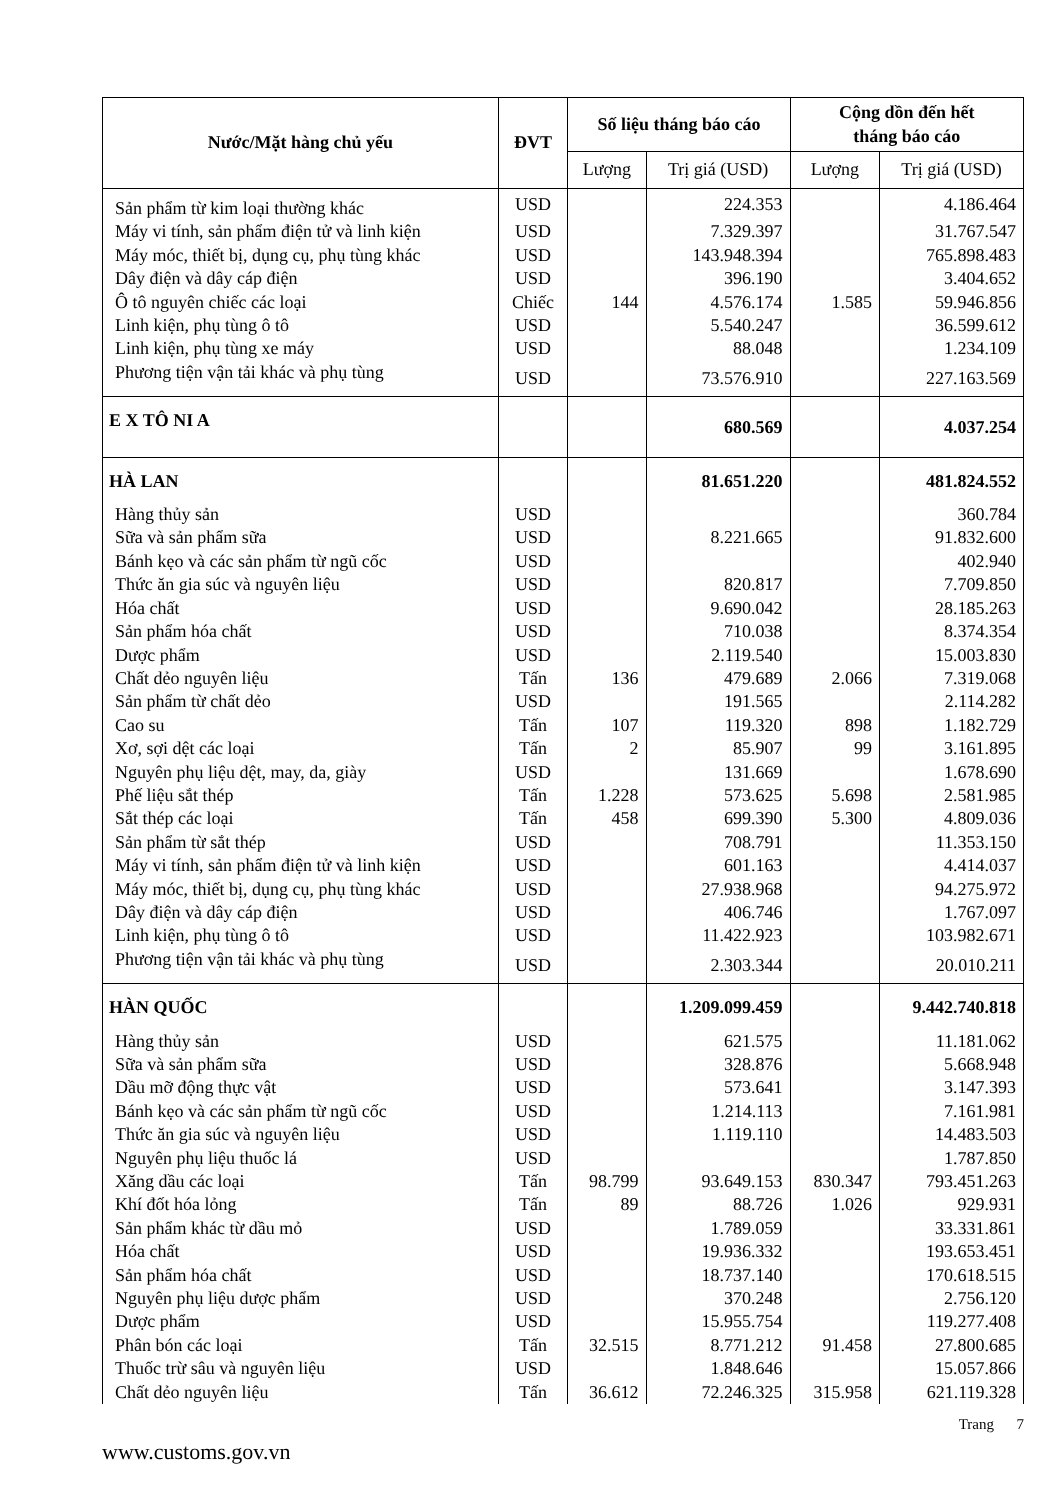| Nước/Mặt hàng chủ yếu | ĐVT | Số liệu tháng báo cáo | | Cộng dồn đến hết tháng báo cáo | |
| --- | --- | --- | --- | --- | --- |
| | | Lượng | Trị giá (USD) | Lượng | Trị giá (USD) |
| Sản phẩm từ kim loại thường khác | USD | | 224.353 | | 4.186.464 |
| Máy vi tính, sản phẩm điện tử và linh kiện | USD | | 7.329.397 | | 31.767.547 |
| Máy móc, thiết bị, dụng cụ, phụ tùng khác | USD | | 143.948.394 | | 765.898.483 |
| Dây điện và dây cáp điện | USD | | 396.190 | | 3.404.652 |
| Ô tô nguyên chiếc các loại | Chiếc | 144 | 4.576.174 | 1.585 | 59.946.856 |
| Linh kiện, phụ tùng ô tô | USD | | 5.540.247 | | 36.599.612 |
| Linh kiện, phụ tùng xe máy | USD | | 88.048 | | 1.234.109 |
| Phương tiện vận tải khác và phụ tùng | USD | | 73.576.910 | | 227.163.569 |
| E X TÔ NI A | | | 680.569 | | 4.037.254 |
| HÀ LAN | | | 81.651.220 | | 481.824.552 |
| Hàng thủy sản | USD | | | | 360.784 |
| Sữa và sản phẩm sữa | USD | | 8.221.665 | | 91.832.600 |
| Bánh kẹo và các sản phẩm từ ngũ cốc | USD | | | | 402.940 |
| Thức ăn gia súc và nguyên liệu | USD | | 820.817 | | 7.709.850 |
| Hóa chất | USD | | 9.690.042 | | 28.185.263 |
| Sản phẩm hóa chất | USD | | 710.038 | | 8.374.354 |
| Dược phẩm | USD | | 2.119.540 | | 15.003.830 |
| Chất dẻo nguyên liệu | Tấn | 136 | 479.689 | 2.066 | 7.319.068 |
| Sản phẩm từ chất dẻo | USD | | 191.565 | | 2.114.282 |
| Cao su | Tấn | 107 | 119.320 | 898 | 1.182.729 |
| Xơ, sợi dệt các loại | Tấn | 2 | 85.907 | 99 | 3.161.895 |
| Nguyên phụ liệu dệt, may, da, giày | USD | | 131.669 | | 1.678.690 |
| Phế liệu sắt thép | Tấn | 1.228 | 573.625 | 5.698 | 2.581.985 |
| Sắt thép các loại | Tấn | 458 | 699.390 | 5.300 | 4.809.036 |
| Sản phẩm từ sắt thép | USD | | 708.791 | | 11.353.150 |
| Máy vi tính, sản phẩm điện tử và linh kiện | USD | | 601.163 | | 4.414.037 |
| Máy móc, thiết bị, dụng cụ, phụ tùng khác | USD | | 27.938.968 | | 94.275.972 |
| Dây điện và dây cáp điện | USD | | 406.746 | | 1.767.097 |
| Linh kiện, phụ tùng ô tô | USD | | 11.422.923 | | 103.982.671 |
| Phương tiện vận tải khác và phụ tùng | USD | | 2.303.344 | | 20.010.211 |
| HÀN QUỐC | | | 1.209.099.459 | | 9.442.740.818 |
| Hàng thủy sản | USD | | 621.575 | | 11.181.062 |
| Sữa và sản phẩm sữa | USD | | 328.876 | | 5.668.948 |
| Dầu mỡ động thực vật | USD | | 573.641 | | 3.147.393 |
| Bánh kẹo và các sản phẩm từ ngũ cốc | USD | | 1.214.113 | | 7.161.981 |
| Thức ăn gia súc và nguyên liệu | USD | | 1.119.110 | | 14.483.503 |
| Nguyên phụ liệu thuốc lá | USD | | | | 1.787.850 |
| Xăng dầu các loại | Tấn | 98.799 | 93.649.153 | 830.347 | 793.451.263 |
| Khí đốt hóa lỏng | Tấn | 89 | 88.726 | 1.026 | 929.931 |
| Sản phẩm khác từ dầu mỏ | USD | | 1.789.059 | | 33.331.861 |
| Hóa chất | USD | | 19.936.332 | | 193.653.451 |
| Sản phẩm hóa chất | USD | | 18.737.140 | | 170.618.515 |
| Nguyên phụ liệu dược phẩm | USD | | 370.248 | | 2.756.120 |
| Dược phẩm | USD | | 15.955.754 | | 119.277.408 |
| Phân bón các loại | Tấn | 32.515 | 8.771.212 | 91.458 | 27.800.685 |
| Thuốc trừ sâu và nguyên liệu | USD | | 1.848.646 | | 15.057.866 |
| Chất dẻo nguyên liệu | Tấn | 36.612 | 72.246.325 | 315.958 | 621.119.328 |
Trang 7
www.customs.gov.vn